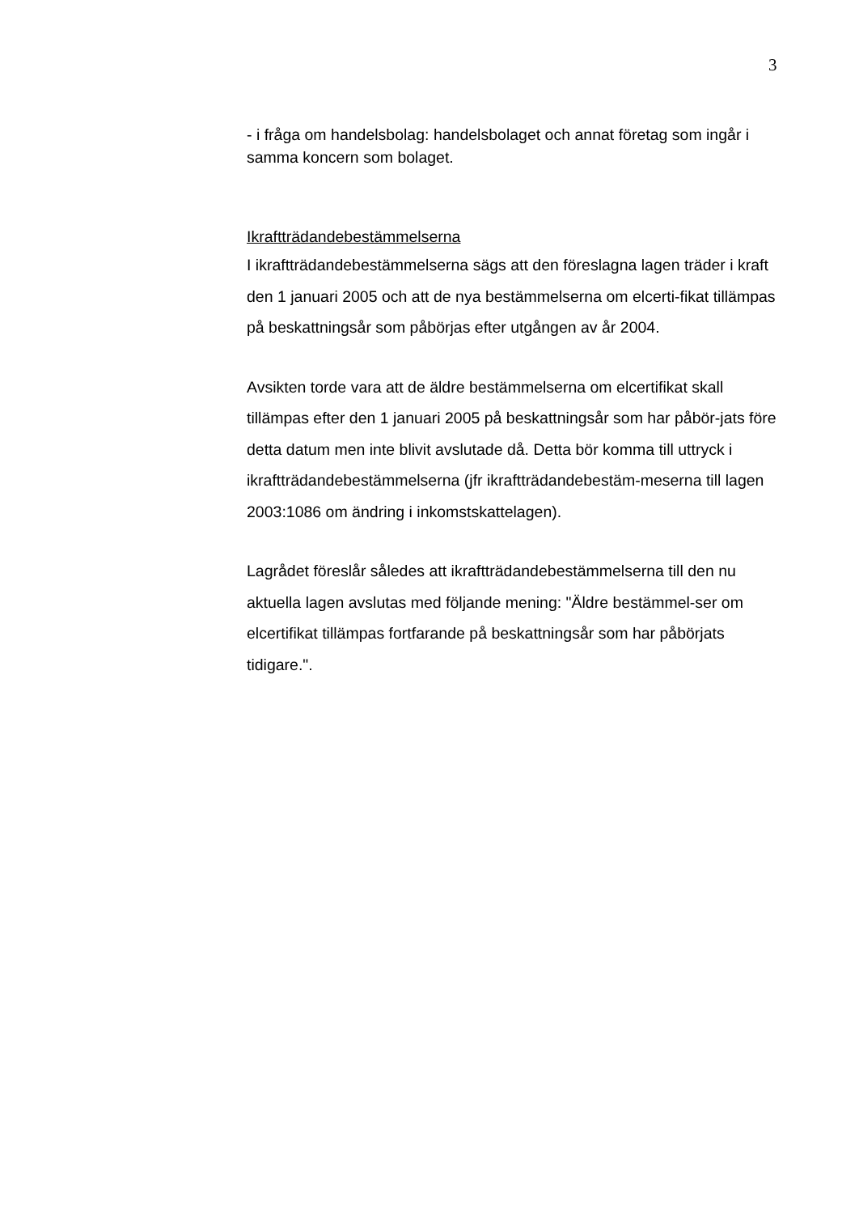3
- i fråga om handelsbolag: handelsbolaget och annat företag som ingår i samma koncern som bolaget.
Ikraftträdandebestämmelserna
I ikraftträdandebestämmelserna sägs att den föreslagna lagen träder i kraft den 1 januari 2005 och att de nya bestämmelserna om elcerti-fikat tillämpas på beskattningsår som påbörjas efter utgången av år 2004.
Avsikten torde vara att de äldre bestämmelserna om elcertifikat skall tillämpas efter den 1 januari 2005 på beskattningsår som har påbör-jats före detta datum men inte blivit avslutade då. Detta bör komma till uttryck i ikraftträdandebestämmelserna (jfr ikraftträdandebestäm-meserna till lagen 2003:1086 om ändring i inkomstskattelagen).
Lagrådet föreslår således att ikraftträdandebestämmelserna till den nu aktuella lagen avslutas med följande mening: "Äldre bestämmel-ser om elcertifikat tillämpas fortfarande på beskattningsår som har påbörjats tidigare.".